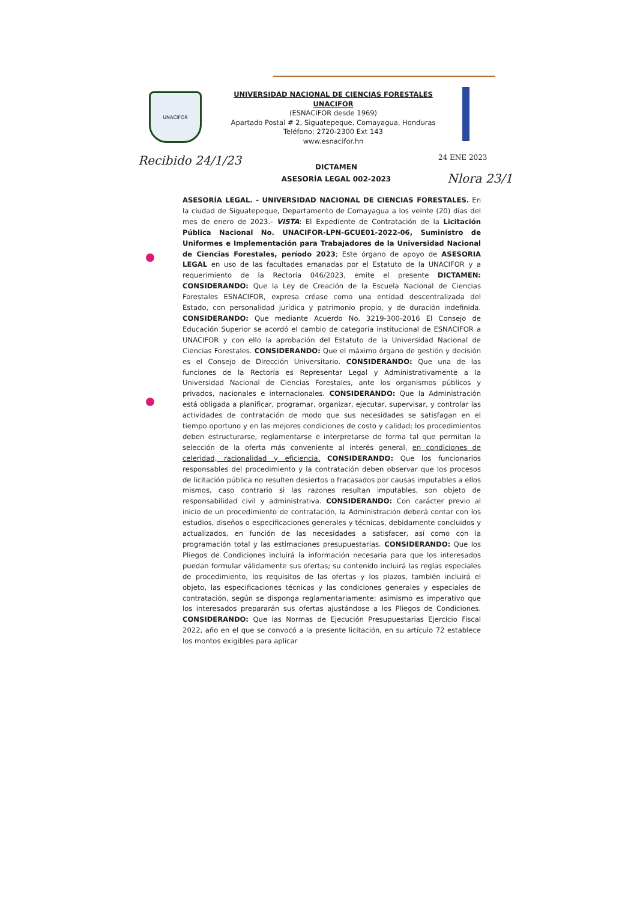UNACIFOR
UNIVERSIDAD NACIONAL DE CIENCIAS FORESTALES
UNACIFOR
(ESNACIFOR desde 1969)
Apartado Postal # 2, Siguatepeque, Comayagua, Honduras
Teléfono: 2720-2300 Ext 143
www.esnacifor.hn
Recibido 24/1/23 24 ENE 2023
Nlora 23/1
DICTAMEN
ASESORÍA LEGAL 002-2023
ASESORÍA LEGAL. - UNIVERSIDAD NACIONAL DE CIENCIAS FORESTALES. En la ciudad de Siguatepeque, Departamento de Comayagua a los veinte (20) días del mes de enero de 2023.- VISTA: El Expediente de Contratación de la Licitación Pública Nacional No. UNACIFOR-LPN-GCUE01-2022-06, Suministro de Uniformes e Implementación para Trabajadores de la Universidad Nacional de Ciencias Forestales, período 2023; Este órgano de apoyo de ASESORIA LEGAL en uso de las facultades emanadas por el Estatuto de la UNACIFOR y a requerimiento de la Rectoría 046/2023, emite el presente DICTAMEN: CONSIDERANDO: Que la Ley de Creación de la Escuela Nacional de Ciencias Forestales ESNACIFOR, expresa créase como una entidad descentralizada del Estado, con personalidad jurídica y patrimonio propio, y de duración indefinida. CONSIDERANDO: Que mediante Acuerdo No. 3219-300-2016 El Consejo de Educación Superior se acordó el cambio de categoría institucional de ESNACIFOR a UNACIFOR y con ello la aprobación del Estatuto de la Universidad Nacional de Ciencias Forestales. CONSIDERANDO: Que el máximo órgano de gestión y decisión es el Consejo de Dirección Universitario. CONSIDERANDO: Que una de las funciones de la Rectoría es Representar Legal y Administrativamente a la Universidad Nacional de Ciencias Forestales, ante los organismos públicos y privados, nacionales e internacionales. CONSIDERANDO: Que la Administración está obligada a planificar, programar, organizar, ejecutar, supervisar, y controlar las actividades de contratación de modo que sus necesidades se satisfagan en el tiempo oportuno y en las mejores condiciones de costo y calidad; los procedimientos deben estructurarse, reglamentarse e interpretarse de forma tal que permitan la selección de la oferta más conveniente al interés general, en condiciones de celeridad, racionalidad y eficiencia. CONSIDERANDO: Que los funcionarios responsables del procedimiento y la contratación deben observar que los procesos de licitación pública no resulten desiertos o fracasados por causas imputables a ellos mismos, caso contrario si las razones resultan imputables, son objeto de responsabilidad civil y administrativa. CONSIDERANDO: Con carácter previo al inicio de un procedimiento de contratación, la Administración deberá contar con los estudios, diseños o especificaciones generales y técnicas, debidamente concluidos y actualizados, en función de las necesidades a satisfacer, así como con la programación total y las estimaciones presupuestarias. CONSIDERANDO: Que los Pliegos de Condiciones incluirá la información necesaria para que los interesados puedan formular válidamente sus ofertas; su contenido incluirá las reglas especiales de procedimiento, los requisitos de las ofertas y los plazos, también incluirá el objeto, las especificaciones técnicas y las condiciones generales y especiales de contratación, según se disponga reglamentariamente; asimismo es imperativo que los interesados prepararán sus ofertas ajustándose a los Pliegos de Condiciones. CONSIDERANDO: Que las Normas de Ejecución Presupuestarias Ejercicio Fiscal 2022, año en el que se convocó a la presente licitación, en su artículo 72 establece los montos exigibles para aplicar